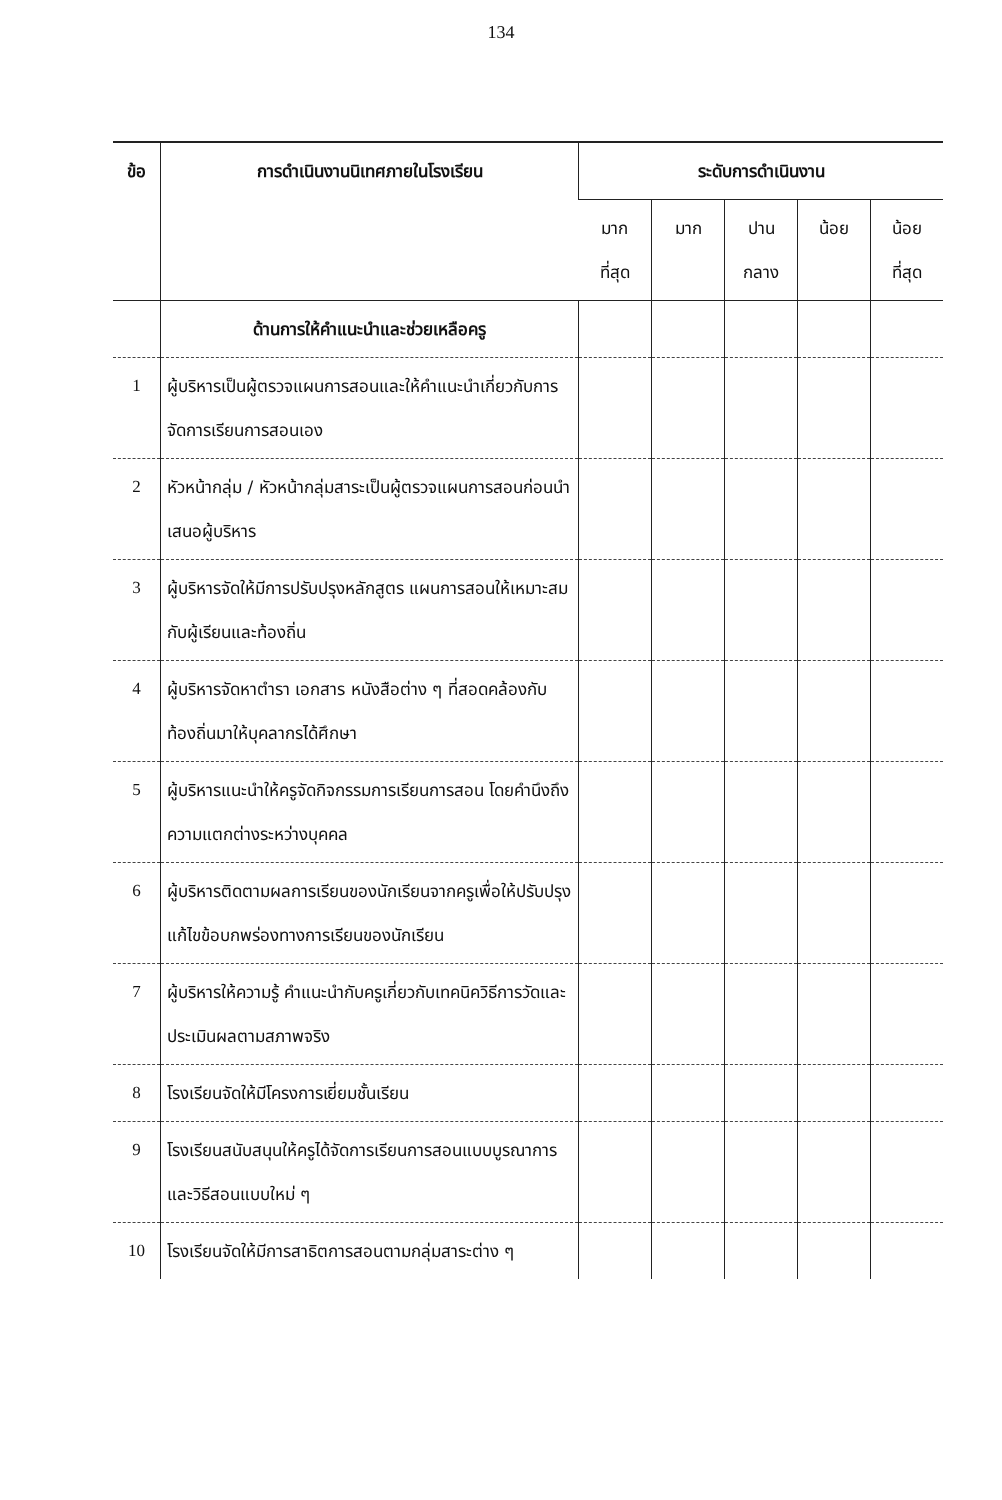134
| ข้อ | การดำเนินงานนิเทศภายในโรงเรียน | ระดับการดำเนินงาน | | | | |
| --- | --- | --- | --- | --- | --- | --- |
| | | มาก ที่สุด | มาก | ปาน กลาง | น้อย | น้อย ที่สุด |
| | ด้านการให้คำแนะนำและช่วยเหลือครู | | | | | |
| 1 | ผู้บริหารเป็นผู้ตรวจแผนการสอนและให้คำแนะนำเกี่ยวกับการจัดการเรียนการสอนเอง | | | | | |
| 2 | หัวหน้ากลุ่ม / หัวหน้ากลุ่มสาระเป็นผู้ตรวจแผนการสอนก่อนนำเสนอผู้บริหาร | | | | | |
| 3 | ผู้บริหารจัดให้มีการปรับปรุงหลักสูตร แผนการสอนให้เหมาะสมกับผู้เรียนและท้องถิ่น | | | | | |
| 4 | ผู้บริหารจัดหาตำรา เอกสาร หนังสือต่าง ๆ ที่สอดคล้องกับท้องถิ่นมาให้บุคลากรได้ศึกษา | | | | | |
| 5 | ผู้บริหารแนะนำให้ครูจัดกิจกรรมการเรียนการสอน โดยคำนึงถึงความแตกต่างระหว่างบุคคล | | | | | |
| 6 | ผู้บริหารติดตามผลการเรียนของนักเรียนจากครูเพื่อให้ปรับปรุงแก้ไขข้อบกพร่องทางการเรียนของนักเรียน | | | | | |
| 7 | ผู้บริหารให้ความรู้ คำแนะนำกับครูเกี่ยวกับเทคนิควิธีการวัดและประเมินผลตามสภาพจริง | | | | | |
| 8 | โรงเรียนจัดให้มีโครงการเยี่ยมชั้นเรียน | | | | | |
| 9 | โรงเรียนสนับสนุนให้ครูได้จัดการเรียนการสอนแบบบูรณาการและวิธีสอนแบบใหม่ ๆ | | | | | |
| 10 | โรงเรียนจัดให้มีการสาธิตการสอนตามกลุ่มสาระต่าง ๆ | | | | | |